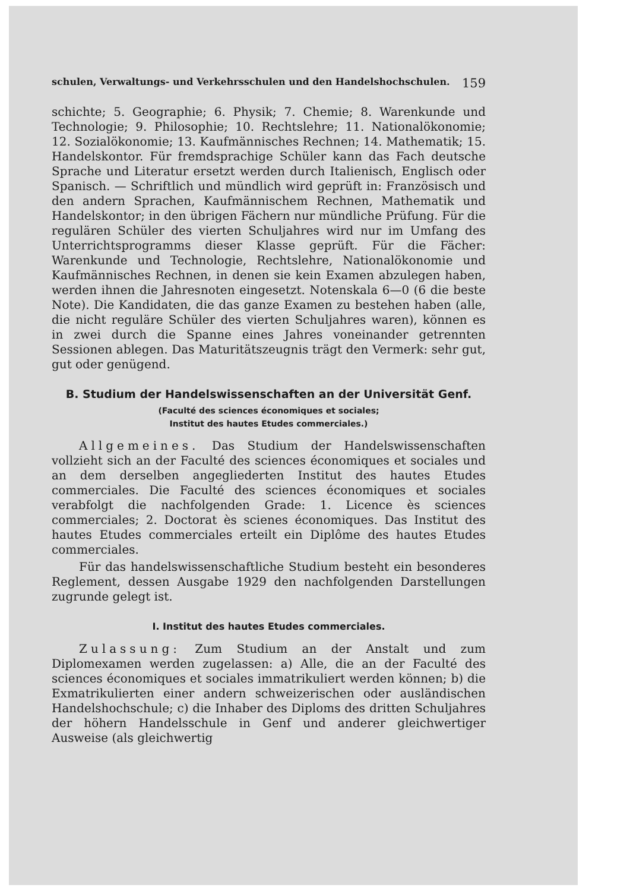schulen, Verwaltungs- und Verkehrsschulen und den Handelshochschulen. 159
schichte; 5. Geographie; 6. Physik; 7. Chemie; 8. Warenkunde und Technologie; 9. Philosophie; 10. Rechtslehre; 11. Nationalökonomie; 12. Sozialökonomie; 13. Kaufmännisches Rechnen; 14. Mathematik; 15. Handelskontor. Für fremdsprachige Schüler kann das Fach deutsche Sprache und Literatur ersetzt werden durch Italienisch, Englisch oder Spanisch. — Schriftlich und mündlich wird geprüft in: Französisch und den andern Sprachen, Kaufmännischem Rechnen, Mathematik und Handelskontor; in den übrigen Fächern nur mündliche Prüfung. Für die regulären Schüler des vierten Schuljahres wird nur im Umfang des Unterrichtsprogramms dieser Klasse geprüft. Für die Fächer: Warenkunde und Technologie, Rechtslehre, Nationalökonomie und Kaufmännisches Rechnen, in denen sie kein Examen abzulegen haben, werden ihnen die Jahresnoten eingesetzt. Notenskala 6—0 (6 die beste Note). Die Kandidaten, die das ganze Examen zu bestehen haben (alle, die nicht reguläre Schüler des vierten Schuljahres waren), können es in zwei durch die Spanne eines Jahres voneinander getrennten Sessionen ablegen. Das Maturitätszeugnis trägt den Vermerk: sehr gut, gut oder genügend.
B. Studium der Handelswissenschaften an der Universität Genf.
(Faculté des sciences économiques et sociales;
Institut des hautes Etudes commerciales.)
Allgemeines. Das Studium der Handelswissenschaften vollzieht sich an der Faculté des sciences économiques et sociales und an dem derselben angegliederten Institut des hautes Etudes commerciales. Die Faculté des sciences économiques et sociales verabfolgt die nachfolgenden Grade: 1. Licence ès sciences commerciales; 2. Doctorat ès scienes économiques. Das Institut des hautes Etudes commerciales erteilt ein Diplôme des hautes Etudes commerciales.
Für das handelswissenschaftliche Studium besteht ein besonderes Reglement, dessen Ausgabe 1929 den nachfolgenden Darstellungen zugrunde gelegt ist.
I. Institut des hautes Etudes commerciales.
Zulassung: Zum Studium an der Anstalt und zum Diplomexamen werden zugelassen: a) Alle, die an der Faculté des sciences économiques et sociales immatrikuliert werden können; b) die Exmatrikulierten einer andern schweizerischen oder ausländischen Handelshochschule; c) die Inhaber des Diploms des dritten Schuljahres der höhern Handelsschule in Genf und anderer gleichwertiger Ausweise (als gleichwertig